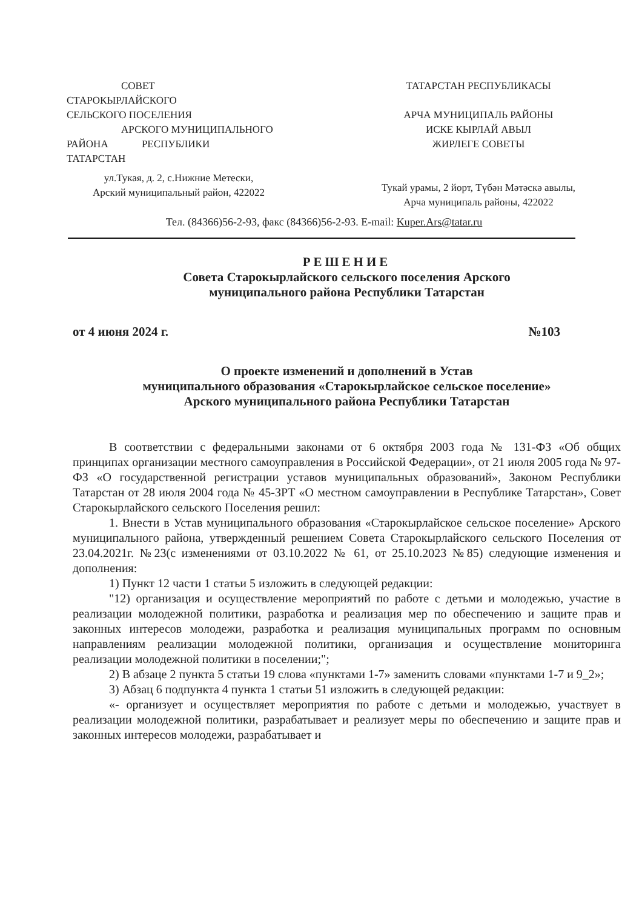СОВЕТ
СТАРОКЫРЛАЙСКОГО
СЕЛЬСКОГО ПОСЕЛЕНИЯ
АРСКОГО МУНИЦИПАЛЬНОГО
РАЙОНА РЕСПУБЛИКИ
ТАТАРСТАН
ул.Тукая, д. 2, с.Нижние Метески,
Арский муниципальный район, 422022
ТАТАРСТАН РЕСПУБЛИКАСЫ
АРЧА МУНИЦИПАЛЬ РАЙОНЫ
ИСКЕ КЫРЛАЙ АВЫЛ
ЖИРЛЕГЕ СОВЕТЫ
Тукай урамы, 2 йорт, Түбән Мәтәскә авылы,
Арча муниципаль районы, 422022
Тел. (84366)56-2-93, факс (84366)56-2-93. E-mail: Kuper.Ars@tatar.ru
РЕШЕНИЕ
Совета Старокырлайского сельского поселения Арского
муниципального района Республики Татарстан
от 4 июня 2024 г. №103
О проекте изменений и дополнений в Устав
муниципального образования «Старокырлайское сельское поселение»
Арского муниципального района Республики Татарстан
В соответствии с федеральными законами от 6 октября 2003 года № 131-ФЗ «Об общих принципах организации местного самоуправления в Российской Федерации», от 21 июля 2005 года № 97-ФЗ «О государственной регистрации уставов муниципальных образований», Законом Республики Татарстан от 28 июля 2004 года № 45-ЗРТ «О местном самоуправлении в Республике Татарстан», Совет Старокырлайского сельского Поселения решил:
1. Внести в Устав муниципального образования «Старокырлайское сельское поселение» Арского муниципального района, утвержденный решением Совета Старокырлайского сельского Поселения от 23.04.2021г. №23(с изменениями от 03.10.2022 № 61, от 25.10.2023 №85) следующие изменения и дополнения:
1) Пункт 12 части 1 статьи 5 изложить в следующей редакции:
"12) организация и осуществление мероприятий по работе с детьми и молодежью, участие в реализации молодежной политики, разработка и реализация мер по обеспечению и защите прав и законных интересов молодежи, разработка и реализация муниципальных программ по основным направлениям реализации молодежной политики, организация и осуществление мониторинга реализации молодежной политики в поселении;";
2) В абзаце 2 пункта 5 статьи 19 слова «пунктами 1-7» заменить словами «пунктами 1-7 и 9_2»;
3) Абзац 6 подпункта 4 пункта 1 статьи 51 изложить в следующей редакции:
«- организует и осуществляет мероприятия по работе с детьми и молодежью, участвует в реализации молодежной политики, разрабатывает и реализует меры по обеспечению и защите прав и законных интересов молодежи, разрабатывает и